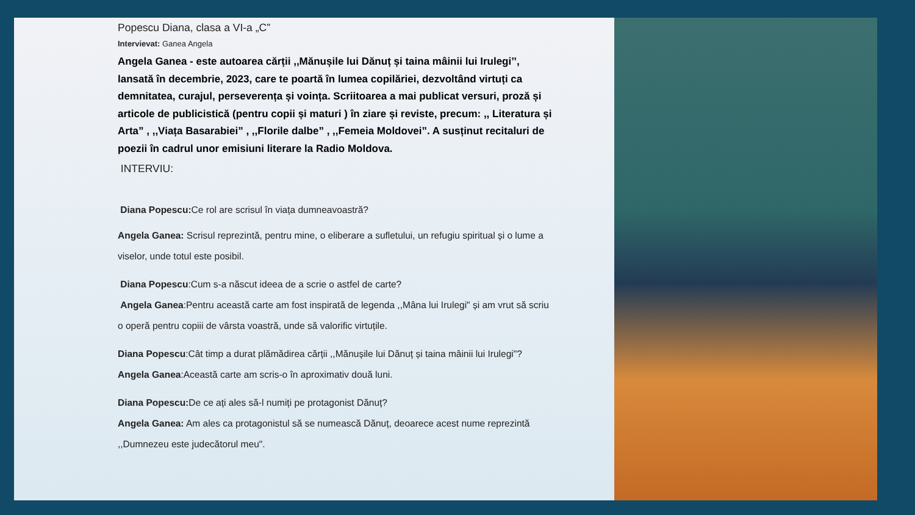Popescu Diana, clasa a VI-a „C”
Intervievat: Ganea Angela
Angela Ganea - este autoarea cărții ,,Mănușile lui Dănuț și taina mâinii lui Irulegi’’, lansată în decembrie, 2023, care te poartă în lumea copilăriei, dezvoltând virtuți ca demnitatea, curajul, perseverența și voința. Scriitoarea a mai publicat versuri, proză și articole de publicistică (pentru copii și maturi ) în ziare și reviste, precum: ,, Literatura și Arta” , ,,Viața Basarabiei” , ,,Florile dalbe” , ,,Femeia Moldovei”. A susținut recitaluri de poezii în cadrul unor emisiuni literare la Radio Moldova.
INTERVIU:
Diana Popescu: Ce rol are scrisul în viața dumneavoastră?
Angela Ganea: Scrisul reprezintă, pentru mine, o eliberare a sufletului, un refugiu spiritual și o lume a viselor, unde totul este posibil.
Diana Popescu:Cum s-a născut ideea de a scrie o astfel de carte?
Angela Ganea:Pentru această carte am fost inspirată de legenda ,,Mâna lui Irulegi" și am vrut să scriu o operă pentru copiii de vârsta voastră, unde să valorific virtuțile.
Diana Popescu:Cât timp a durat plămădirea cărții ,,Mănușile lui Dănuț și taina mâinii lui Irulegi"?
Angela Ganea:Această carte am scris-o în aproximativ două luni.
Diana Popescu: De ce ați ales să-l numiți pe protagonist Dănuț?
Angela Ganea: Am ales ca protagonistul să se numească Dănuț, deoarece acest nume reprezintă ,,Dumnezeu este judecătorul meu".